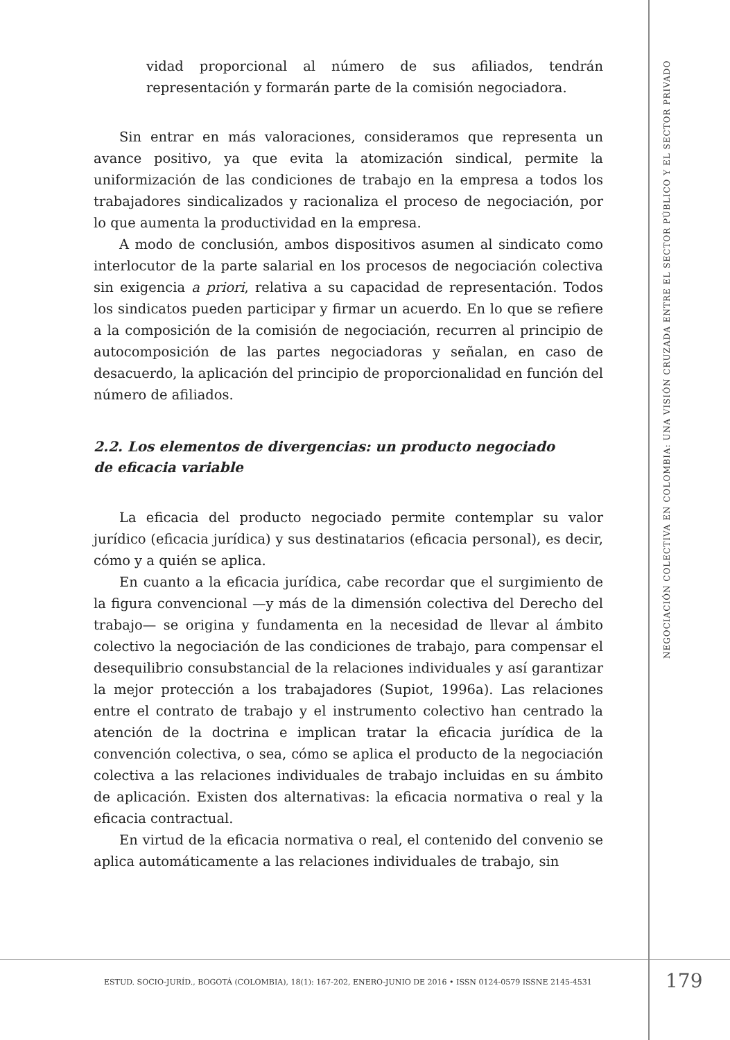vidad proporcional al número de sus afiliados, tendrán representación y formarán parte de la comisión negociadora.
Sin entrar en más valoraciones, consideramos que representa un avance positivo, ya que evita la atomización sindical, permite la uniformización de las condiciones de trabajo en la empresa a todos los trabajadores sindicalizados y racionaliza el proceso de negociación, por lo que aumenta la productividad en la empresa.
A modo de conclusión, ambos dispositivos asumen al sindicato como interlocutor de la parte salarial en los procesos de negociación colectiva sin exigencia a priori, relativa a su capacidad de representación. Todos los sindicatos pueden participar y firmar un acuerdo. En lo que se refiere a la composición de la comisión de negociación, recurren al principio de autocomposición de las partes negociadoras y señalan, en caso de desacuerdo, la aplicación del principio de proporcionalidad en función del número de afiliados.
2.2. Los elementos de divergencias: un producto negociado
de eficacia variable
La eficacia del producto negociado permite contemplar su valor jurídico (eficacia jurídica) y sus destinatarios (eficacia personal), es decir, cómo y a quién se aplica.
En cuanto a la eficacia jurídica, cabe recordar que el surgimiento de la figura convencional —y más de la dimensión colectiva del Derecho del trabajo— se origina y fundamenta en la necesidad de llevar al ámbito colectivo la negociación de las condiciones de trabajo, para compensar el desequilibrio consubstancial de la relaciones individuales y así garantizar la mejor protección a los trabajadores (Supiot, 1996a). Las relaciones entre el contrato de trabajo y el instrumento colectivo han centrado la atención de la doctrina e implican tratar la eficacia jurídica de la convención colectiva, o sea, cómo se aplica el producto de la negociación colectiva a las relaciones individuales de trabajo incluidas en su ámbito de aplicación. Existen dos alternativas: la eficacia normativa o real y la eficacia contractual.
En virtud de la eficacia normativa o real, el contenido del convenio se aplica automáticamente a las relaciones individuales de trabajo, sin
NEGOCIACIÓN COLECTIVA EN COLOMBIA: UNA VISIÓN CRUZADA ENTRE EL SECTOR PÚBLICO Y EL SECTOR PRIVADO
ESTUD. SOCIO-JURÍD., BOGOTÁ (COLOMBIA), 18(1): 167-202, ENERO-JUNIO DE 2016 • ISSN 0124-0579 ISSNE 2145-4531
179